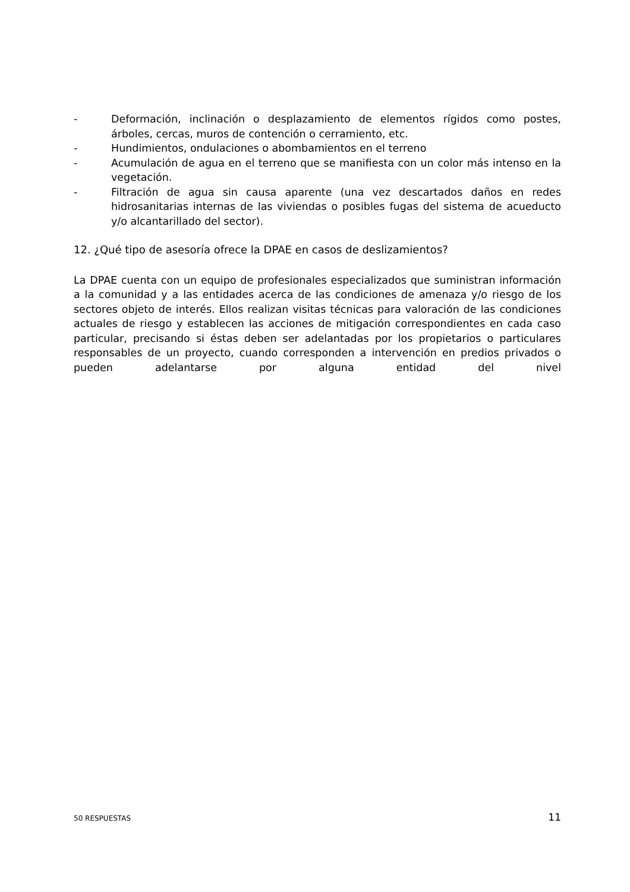- Deformación, inclinación o desplazamiento de elementos rígidos como postes, árboles, cercas, muros de contención o cerramiento, etc.
- Hundimientos, ondulaciones o abombamientos en el terreno
- Acumulación de agua en el terreno que se manifiesta con un color más intenso en la vegetación.
- Filtración de agua sin causa aparente (una vez descartados daños en redes hidrosanitarias internas de las viviendas o posibles fugas del sistema de acueducto y/o alcantarillado del sector).
12. ¿Qué tipo de asesoría ofrece la DPAE en casos de deslizamientos?
La DPAE cuenta con un equipo de profesionales especializados que suministran información a la comunidad y a las entidades acerca de las condiciones de amenaza y/o riesgo de los sectores objeto de interés. Ellos realizan visitas técnicas para valoración de las condiciones actuales de riesgo y establecen las acciones de mitigación correspondientes en cada caso particular, precisando si éstas deben ser adelantadas por los propietarios o particulares responsables de un proyecto, cuando corresponden a intervención en predios privados o pueden adelantarse por alguna entidad del nivel
50 RESPUESTAS 11